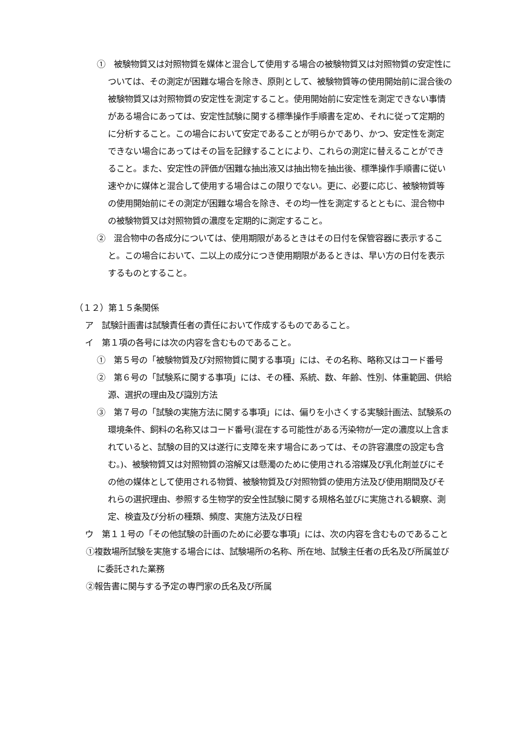①　被験物質又は対照物質を媒体と混合して使用する場合の被験物質又は対照物質の安定性については、その測定が困難な場合を除き、原則として、被験物質等の使用開始前に混合後の被験物質又は対照物質の安定性を測定すること。使用開始前に安定性を測定できない事情がある場合にあっては、安定性試験に関する標準操作手順書を定め、それに従って定期的に分析すること。この場合において安定であることが明らかであり、かつ、安定性を測定できない場合にあってはその旨を記録することにより、これらの測定に替えることができること。また、安定性の評価が困難な抽出液又は抽出物を抽出後、標準操作手順書に従い速やかに媒体と混合して使用する場合はこの限りでない。更に、必要に応じ、被験物質等の使用開始前にその測定が困難な場合を除き、その均一性を測定するとともに、混合物中の被験物質又は対照物質の濃度を定期的に測定すること。
②　混合物中の各成分については、使用期限があるときはその日付を保管容器に表示すること。この場合において、二以上の成分につき使用期限があるときは、早い方の日付を表示するものとすること。
（１２）第１５条関係
ア　試験計画書は試験責任者の責任において作成するものであること。
イ　第１項の各号には次の内容を含むものであること。
①　第５号の「被験物質及び対照物質に関する事項」には、その名称、略称又はコード番号
②　第６号の「試験系に関する事項」には、その種、系統、数、年齢、性別、体重範囲、供給源、選択の理由及び識別方法
③　第７号の「試験の実施方法に関する事項」には、偏りを小さくする実験計画法、試験系の環境条件、飼料の名称又はコード番号(混在する可能性がある汚染物が一定の濃度以上含まれていると、試験の目的又は遂行に支障を来す場合にあっては、その許容濃度の設定も含む。)、被験物質又は対照物質の溶解又は懸濁のために使用される溶媒及び乳化剤並びにその他の媒体として使用される物質、被験物質及び対照物質の使用方法及び使用期間及びそれらの選択理由、参照する生物学的安全性試験に関する規格名並びに実施される観察、測定、検査及び分析の種類、頻度、実施方法及び日程
ウ　第１１号の「その他試験の計画のために必要な事項」には、次の内容を含むものであること
①複数場所試験を実施する場合には、試験場所の名称、所在地、試験主任者の氏名及び所属並びに委託された業務
②報告書に関与する予定の専門家の氏名及び所属